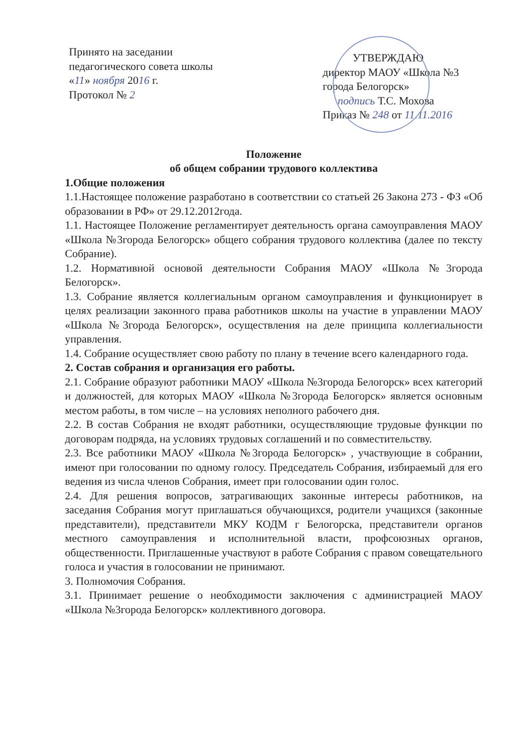Принято на заседании
педагогического совета школы
«11» ноября 2016 г.
Протокол № 2
УТВЕРЖДАЮ
директор МАОУ «Школа №3
города Белогорск»
подпись Т.С. Мохова
Приказ № 248 от 11.11.2016
Положение
об общем собрании трудового коллектива
1.Общие положения
1.1.Настоящее положение разработано в соответствии со статьей 26 Закона 273 - ФЗ «Об образовании в РФ» от 29.12.2012года.
1.1. Настоящее Положение регламентирует деятельность органа самоуправления МАОУ «Школа №3города Белогорск» общего собрания трудового коллектива (далее по тексту Собрание).
1.2. Нормативной основой деятельности Собрания МАОУ «Школа №3города Белогорск».
1.3. Собрание является коллегиальным органом самоуправления и функционирует в целях реализации законного права работников школы на участие в управлении МАОУ «Школа №3города Белогорск», осуществления на деле принципа коллегиальности управления.
1.4. Собрание осуществляет свою работу по плану в течение всего календарного года.
2. Состав собрания и организация его работы.
2.1. Собрание образуют работники МАОУ «Школа №3города Белогорск» всех категорий и должностей, для которых МАОУ «Школа №3города Белогорск» является основным местом работы, в том числе – на условиях неполного рабочего дня.
2.2. В состав Собрания не входят работники, осуществляющие трудовые функции по договорам подряда, на условиях трудовых соглашений и по совместительству.
2.3. Все работники МАОУ «Школа №3города Белогорск» , участвующие в собрании, имеют при голосовании по одному голосу. Председатель Собрания, избираемый для его ведения из числа членов Собрания, имеет при голосовании один голос.
2.4. Для решения вопросов, затрагивающих законные интересы работников, на заседания Собрания могут приглашаться обучающихся, родители учащихся (законные представители), представители МКУ КОДМ г Белогорска, представители органов местного самоуправления и исполнительной власти, профсоюзных органов, общественности. Приглашенные участвуют в работе Собрания с правом совещательного голоса и участия в голосовании не принимают.
3. Полномочия Собрания.
3.1. Принимает решение о необходимости заключения с администрацией МАОУ «Школа №3города Белогорск» коллективного договора.